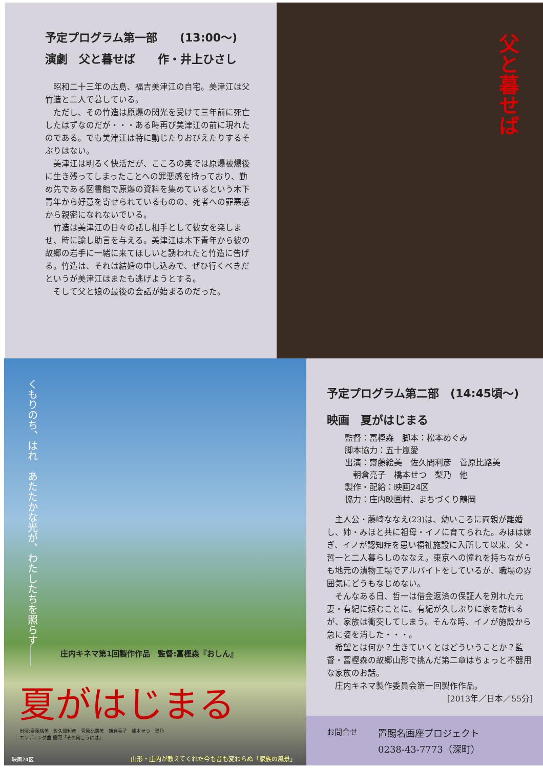予定プログラム第一部　　(13:00～)
演劇　父と暮せば　　作・井上ひさし
昭和二十三年の広島、福吉美津江の自宅。美津江は父竹造と二人で暮している。
ただし、その竹造は原爆の閃光を受けて三年前に死亡したはずなのだが・・・ある時再び美津江の前に現れたのである。でも美津江は特に動じたりおびえたりするそぶりはない。
美津江は明るく快活だが、こころの奥では原爆被爆後に生き残ってしまったことへの罪悪感を持っており、勤め先である図書館で原爆の資料を集めているという木下青年から好意を寄せられているものの、死者への罪悪感から親密になれないでいる。
竹造は美津江の日々の話し相手として彼女を楽しませ、時に諭し助言を与える。美津江は木下青年から彼の故郷の岩手に一緒に来てほしいと誘われたと竹造に告げる。竹造は、それは結婚の申し込みで、ぜひ行くべきだというが美津江はまたも逃げようとする。
そして父と娘の最後の会話が始まるのだった。
父と暮せば
くもりのち、はれ　あたたかな光が、わたしたちを照らす――
庄内キネマ第1回製作作品　監督:冨樫森『おしん』
夏がはじまる
出演:齋藤絵美　佐久間利彦　菅原比路美　朝倉亮子　橋本せつ　梨乃
エンディング曲:優河「その向こうには」
映画24区
山形・庄内が教えてくれた今も昔も変わらぬ「家族の風景」
予定プログラム第二部　(14:45頃～)
映画　夏がはじまる
監督：冨樫森　脚本：松本めぐみ
脚本協力：五十嵐愛
出演：齋藤絵美　佐久間利彦　菅原比路美
　朝倉亮子　橋本せつ　梨乃　他
製作・配給：映画24区
協力：庄内映画村、まちづくり鶴岡
主人公・藤崎ななえ(23)は、幼いころに両親が離婚し、姉・みほと共に祖母・イノに育てられた。みほは嫁ぎ、イノが認知症を患い福祉施設に入所して以来、父・哲一と二人暮らしのななえ。東京への憧れを持ちながらも地元の漬物工場でアルバイトをしているが、職場の雰囲気にどうもなじめない。
そんなある日、哲一は借金返済の保証人を別れた元妻・有紀に頼むことに。有紀が久しぶりに家を訪れるが、家族は衝突してしまう。そんな時、イノが施設から急に姿を消した・・・。
希望とは何か？生きていくとはどういうことか？監督・冨樫森の故郷山形で挑んだ第二章はちょっと不器用な家族のお話。
庄内キネマ製作委員会第一回製作作品。
[2013年／日本／55分]
お問合せ 置賜名画座プロジェクト
0238-43-7773（深町）